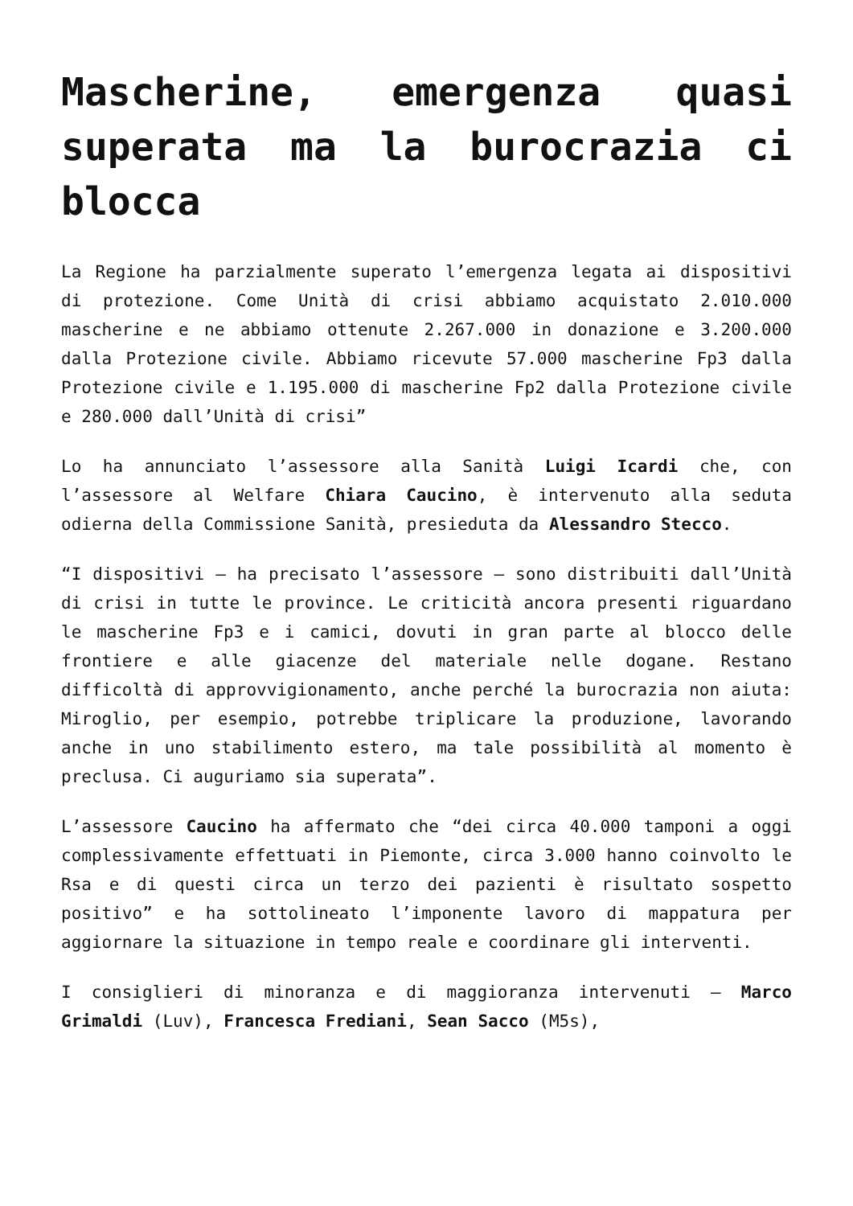Mascherine, emergenza quasi superata ma la burocrazia ci blocca
La Regione ha parzialmente superato l’emergenza legata ai dispositivi di protezione. Come Unità di crisi abbiamo acquistato 2.010.000 mascherine e ne abbiamo ottenute 2.267.000 in donazione e 3.200.000 dalla Protezione civile. Abbiamo ricevute 57.000 mascherine Fp3 dalla Protezione civile e 1.195.000 di mascherine Fp2 dalla Protezione civile e 280.000 dall’Unità di crisi”
Lo ha annunciato l’assessore alla Sanità Luigi Icardi che, con l’assessore al Welfare Chiara Caucino, è intervenuto alla seduta odierna della Commissione Sanità, presieduta da Alessandro Stecco.
“I dispositivi – ha precisato l’assessore – sono distribuiti dall’Unità di crisi in tutte le province. Le criticità ancora presenti riguardano le mascherine Fp3 e i camici, dovuti in gran parte al blocco delle frontiere e alle giacenze del materiale nelle dogane. Restano difficoltà di approvvigionamento, anche perché la burocrazia non aiuta: Miroglio, per esempio, potrebbe triplicare la produzione, lavorando anche in uno stabilimento estero, ma tale possibilità al momento è preclusa. Ci auguriamo sia superata”.
L’assessore Caucino ha affermato che “dei circa 40.000 tamponi a oggi complessivamente effettuati in Piemonte, circa 3.000 hanno coinvolto le Rsa e di questi circa un terzo dei pazienti è risultato sospetto positivo” e ha sottolineato l’imponente lavoro di mappatura per aggiornare la situazione in tempo reale e coordinare gli interventi.
I consiglieri di minoranza e di maggioranza intervenuti – Marco Grimaldi (Luv), Francesca Frediani, Sean Sacco (M5s),